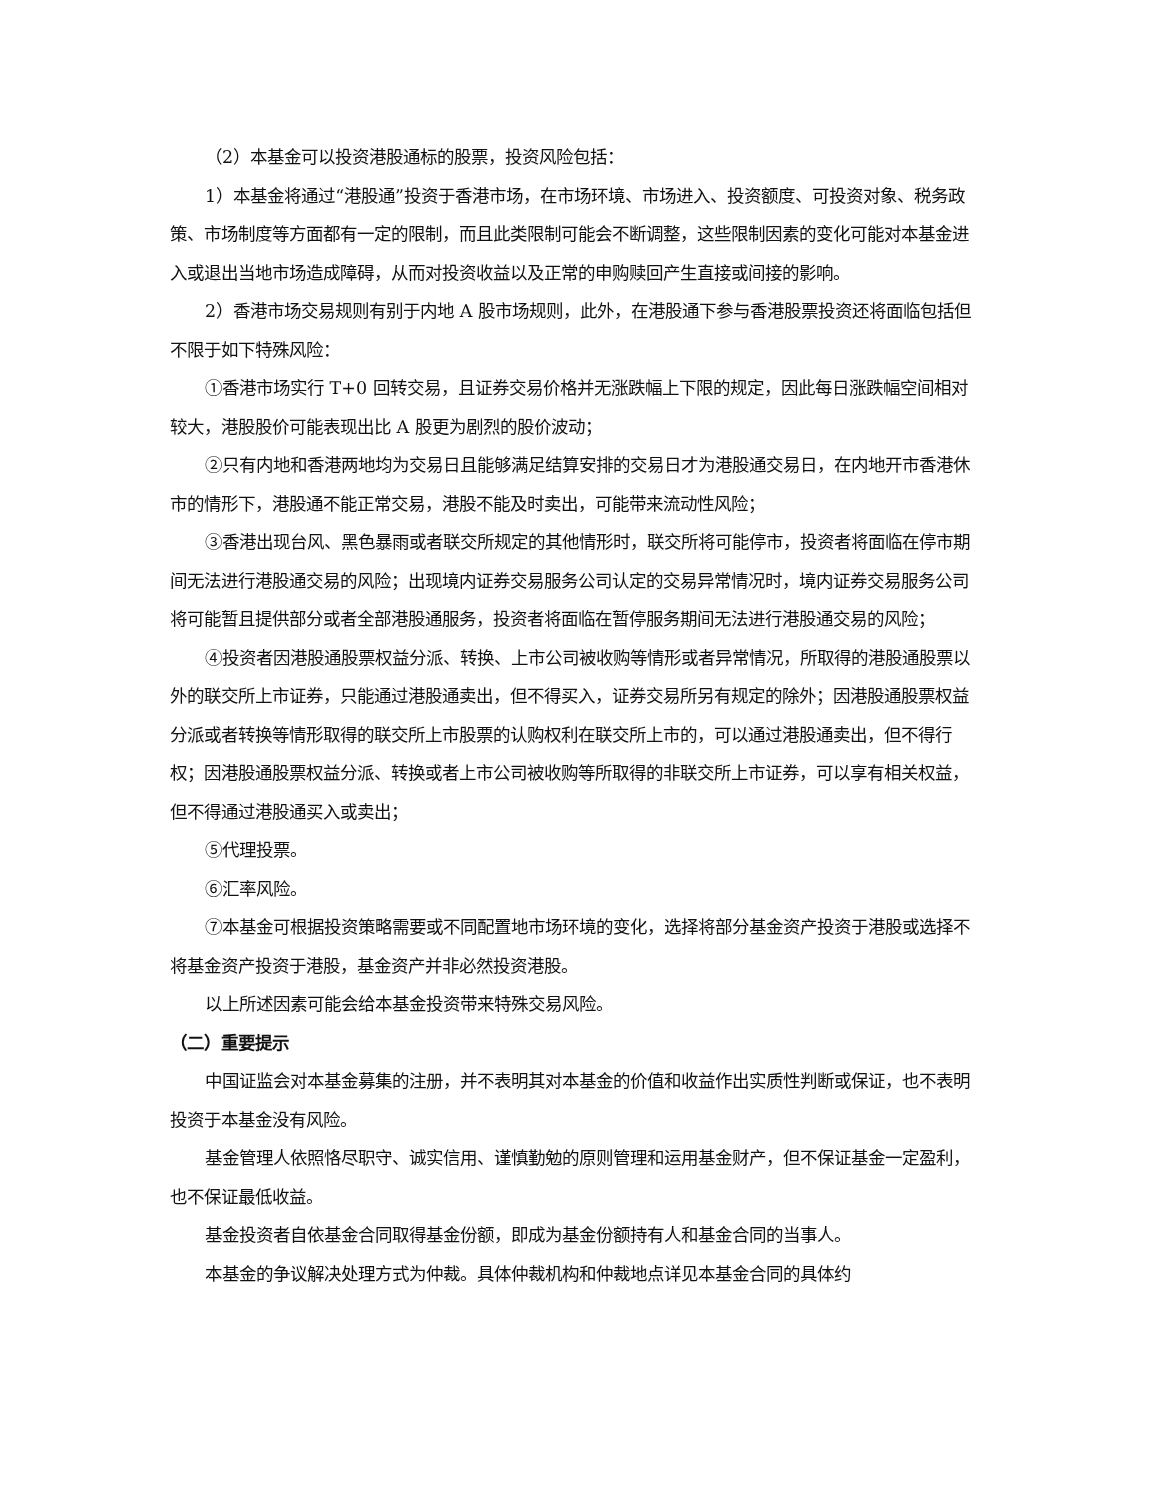（2）本基金可以投资港股通标的股票，投资风险包括：
1）本基金将通过“港股通”投资于香港市场，在市场环境、市场进入、投资额度、可投资对象、税务政策、市场制度等方面都有一定的限制，而且此类限制可能会不断调整，这些限制因素的变化可能对本基金进入或退出当地市场造成障碍，从而对投资收益以及正常的申购赎回产生直接或间接的影响。
2）香港市场交易规则有别于内地 A 股市场规则，此外，在港股通下参与香港股票投资还将面临包括但不限于如下特殊风险：
①香港市场实行 T+0 回转交易，且证券交易价格并无涨跌幅上下限的规定，因此每日涨跌幅空间相对较大，港股股价可能表现出比 A 股更为剧烈的股价波动；
②只有内地和香港两地均为交易日且能够满足结算安排的交易日才为港股通交易日，在内地开市香港休市的情形下，港股通不能正常交易，港股不能及时卖出，可能带来流动性风险；
③香港出现台风、黑色暴雨或者联交所规定的其他情形时，联交所将可能停市，投资者将面临在停市期间无法进行港股通交易的风险；出现境内证券交易服务公司认定的交易异常情况时，境内证券交易服务公司将可能暂且提供部分或者全部港股通服务，投资者将面临在暂停服务期间无法进行港股通交易的风险；
④投资者因港股通股票权益分派、转换、上市公司被收购等情形或者异常情况，所取得的港股通股票以外的联交所上市证券，只能通过港股通卖出，但不得买入，证券交易所另有规定的除外；因港股通股票权益分派或者转换等情形取得的联交所上市股票的认购权利在联交所上市的，可以通过港股通卖出，但不得行权；因港股通股票权益分派、转换或者上市公司被收购等所取得的非联交所上市证券，可以享有相关权益，但不得通过港股通买入或卖出；
⑤代理投票。
⑥汇率风险。
⑦本基金可根据投资策略需要或不同配置地市场环境的变化，选择将部分基金资产投资于港股或选择不将基金资产投资于港股，基金资产并非必然投资港股。
以上所述因素可能会给本基金投资带来特殊交易风险。
（二）重要提示
中国证监会对本基金募集的注册，并不表明其对本基金的价值和收益作出实质性判断或保证，也不表明投资于本基金没有风险。
基金管理人依照恪尽职守、诚实信用、谨慎勤勉的原则管理和运用基金财产，但不保证基金一定盈利，也不保证最低收益。
基金投资者自依基金合同取得基金份额，即成为基金份额持有人和基金合同的当事人。
本基金的争议解决处理方式为仲裁。具体仲裁机构和仲裁地点详见本基金合同的具体约